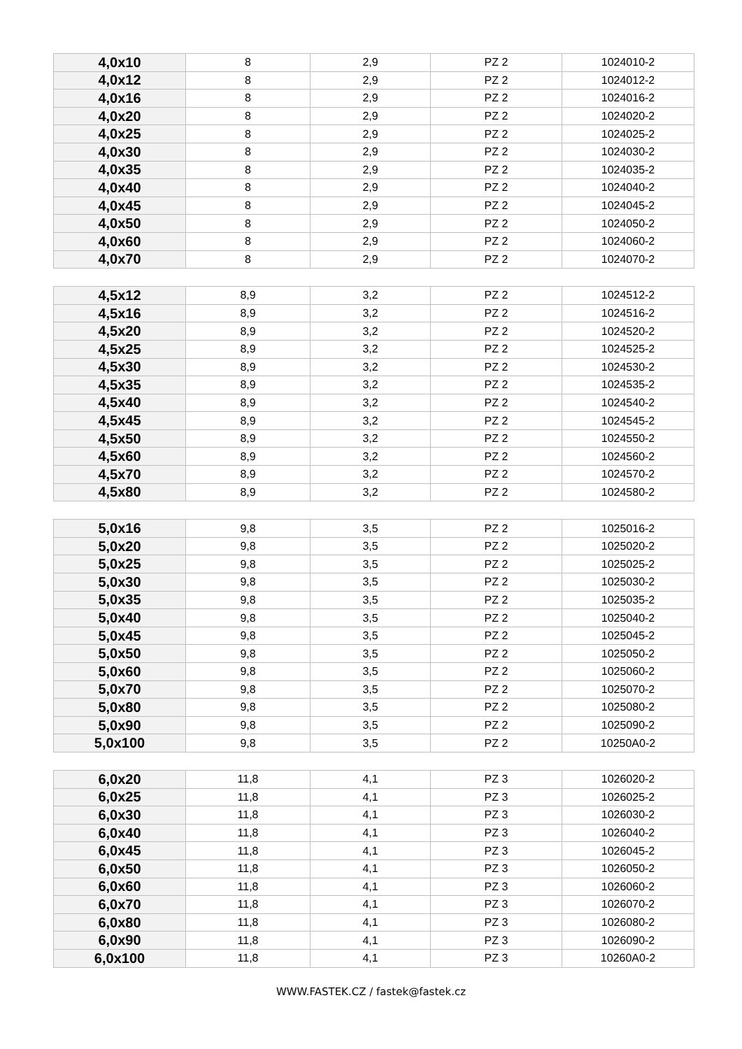| 4,0x10 | 8 | 2,9 | PZ 2 | 1024010-2 |
| 4,0x12 | 8 | 2,9 | PZ 2 | 1024012-2 |
| 4,0x16 | 8 | 2,9 | PZ 2 | 1024016-2 |
| 4,0x20 | 8 | 2,9 | PZ 2 | 1024020-2 |
| 4,0x25 | 8 | 2,9 | PZ 2 | 1024025-2 |
| 4,0x30 | 8 | 2,9 | PZ 2 | 1024030-2 |
| 4,0x35 | 8 | 2,9 | PZ 2 | 1024035-2 |
| 4,0x40 | 8 | 2,9 | PZ 2 | 1024040-2 |
| 4,0x45 | 8 | 2,9 | PZ 2 | 1024045-2 |
| 4,0x50 | 8 | 2,9 | PZ 2 | 1024050-2 |
| 4,0x60 | 8 | 2,9 | PZ 2 | 1024060-2 |
| 4,0x70 | 8 | 2,9 | PZ 2 | 1024070-2 |
| 4,5x12 | 8,9 | 3,2 | PZ 2 | 1024512-2 |
| 4,5x16 | 8,9 | 3,2 | PZ 2 | 1024516-2 |
| 4,5x20 | 8,9 | 3,2 | PZ 2 | 1024520-2 |
| 4,5x25 | 8,9 | 3,2 | PZ 2 | 1024525-2 |
| 4,5x30 | 8,9 | 3,2 | PZ 2 | 1024530-2 |
| 4,5x35 | 8,9 | 3,2 | PZ 2 | 1024535-2 |
| 4,5x40 | 8,9 | 3,2 | PZ 2 | 1024540-2 |
| 4,5x45 | 8,9 | 3,2 | PZ 2 | 1024545-2 |
| 4,5x50 | 8,9 | 3,2 | PZ 2 | 1024550-2 |
| 4,5x60 | 8,9 | 3,2 | PZ 2 | 1024560-2 |
| 4,5x70 | 8,9 | 3,2 | PZ 2 | 1024570-2 |
| 4,5x80 | 8,9 | 3,2 | PZ 2 | 1024580-2 |
| 5,0x16 | 9,8 | 3,5 | PZ 2 | 1025016-2 |
| 5,0x20 | 9,8 | 3,5 | PZ 2 | 1025020-2 |
| 5,0x25 | 9,8 | 3,5 | PZ 2 | 1025025-2 |
| 5,0x30 | 9,8 | 3,5 | PZ 2 | 1025030-2 |
| 5,0x35 | 9,8 | 3,5 | PZ 2 | 1025035-2 |
| 5,0x40 | 9,8 | 3,5 | PZ 2 | 1025040-2 |
| 5,0x45 | 9,8 | 3,5 | PZ 2 | 1025045-2 |
| 5,0x50 | 9,8 | 3,5 | PZ 2 | 1025050-2 |
| 5,0x60 | 9,8 | 3,5 | PZ 2 | 1025060-2 |
| 5,0x70 | 9,8 | 3,5 | PZ 2 | 1025070-2 |
| 5,0x80 | 9,8 | 3,5 | PZ 2 | 1025080-2 |
| 5,0x90 | 9,8 | 3,5 | PZ 2 | 1025090-2 |
| 5,0x100 | 9,8 | 3,5 | PZ 2 | 10250A0-2 |
| 6,0x20 | 11,8 | 4,1 | PZ 3 | 1026020-2 |
| 6,0x25 | 11,8 | 4,1 | PZ 3 | 1026025-2 |
| 6,0x30 | 11,8 | 4,1 | PZ 3 | 1026030-2 |
| 6,0x40 | 11,8 | 4,1 | PZ 3 | 1026040-2 |
| 6,0x45 | 11,8 | 4,1 | PZ 3 | 1026045-2 |
| 6,0x50 | 11,8 | 4,1 | PZ 3 | 1026050-2 |
| 6,0x60 | 11,8 | 4,1 | PZ 3 | 1026060-2 |
| 6,0x70 | 11,8 | 4,1 | PZ 3 | 1026070-2 |
| 6,0x80 | 11,8 | 4,1 | PZ 3 | 1026080-2 |
| 6,0x90 | 11,8 | 4,1 | PZ 3 | 1026090-2 |
| 6,0x100 | 11,8 | 4,1 | PZ 3 | 10260A0-2 |
WWW.FASTEK.CZ / fastek@fastek.cz